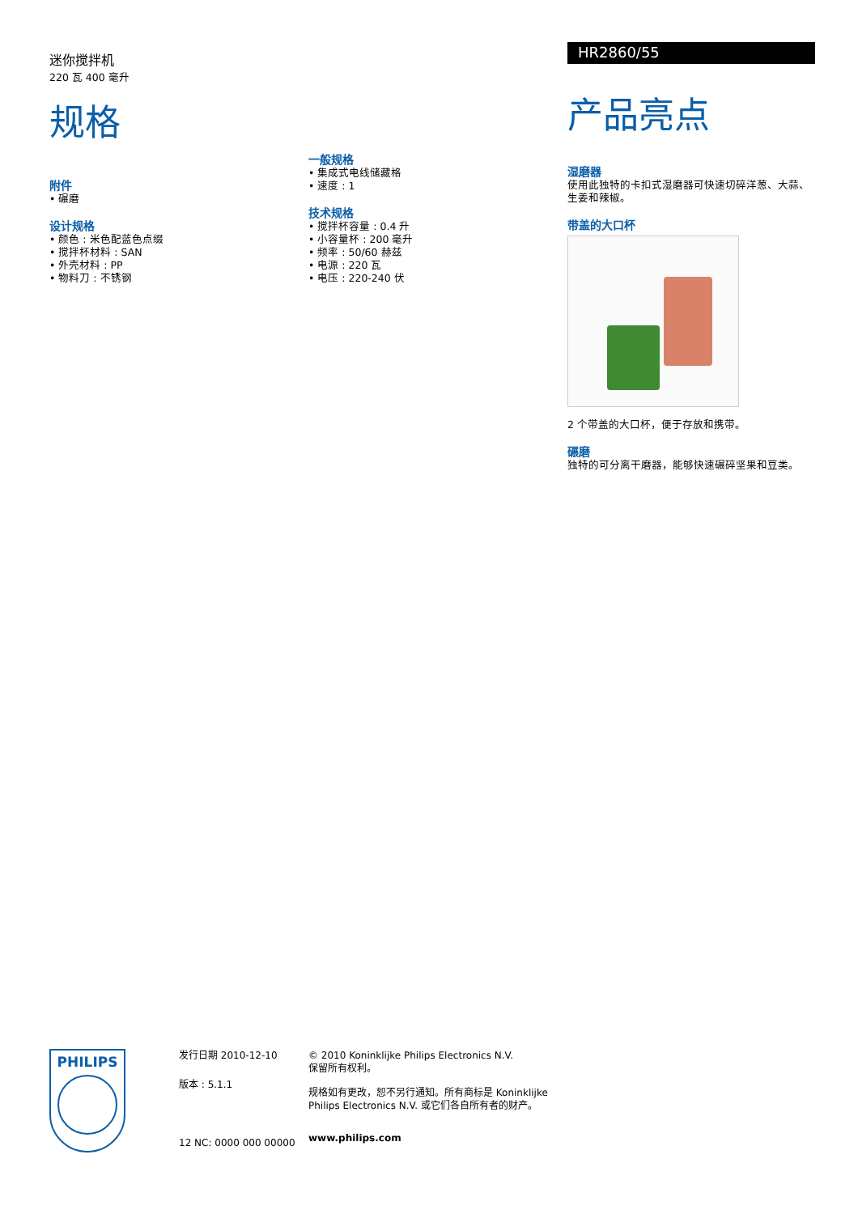迷你搅拌机
220 瓦 400 毫升
规格
附件
• 碾磨
设计规格
• 颜色 : 米色配蓝色点缀
• 搅拌杯材料 : SAN
• 外壳材料 : PP
• 物料刀 : 不锈钢
一般规格
• 集成式电线储藏格
• 速度 : 1
技术规格
• 搅拌杯容量 : 0.4 升
• 小容量杯 : 200 毫升
• 频率 : 50/60 赫兹
• 电源 : 220 瓦
• 电压 : 220-240 伏
HR2860/55
产品亮点
湿磨器
使用此独特的卡扣式湿磨器可快速切碎洋葱、大蒜、生姜和辣椒。
带盖的大口杯
2 个带盖的大口杯，便于存放和携带。
碾磨
独特的可分离干磨器，能够快速碾碎坚果和豆类。
PHILIPS
发行日期 2010-12-10
版本 : 5.1.1
12 NC: 0000 000 00000
© 2010 Koninklijke Philips Electronics N.V.
保留所有权利。
规格如有更改，恕不另行通知。所有商标是 Koninklijke Philips Electronics N.V. 或它们各自所有者的财产。
www.philips.com